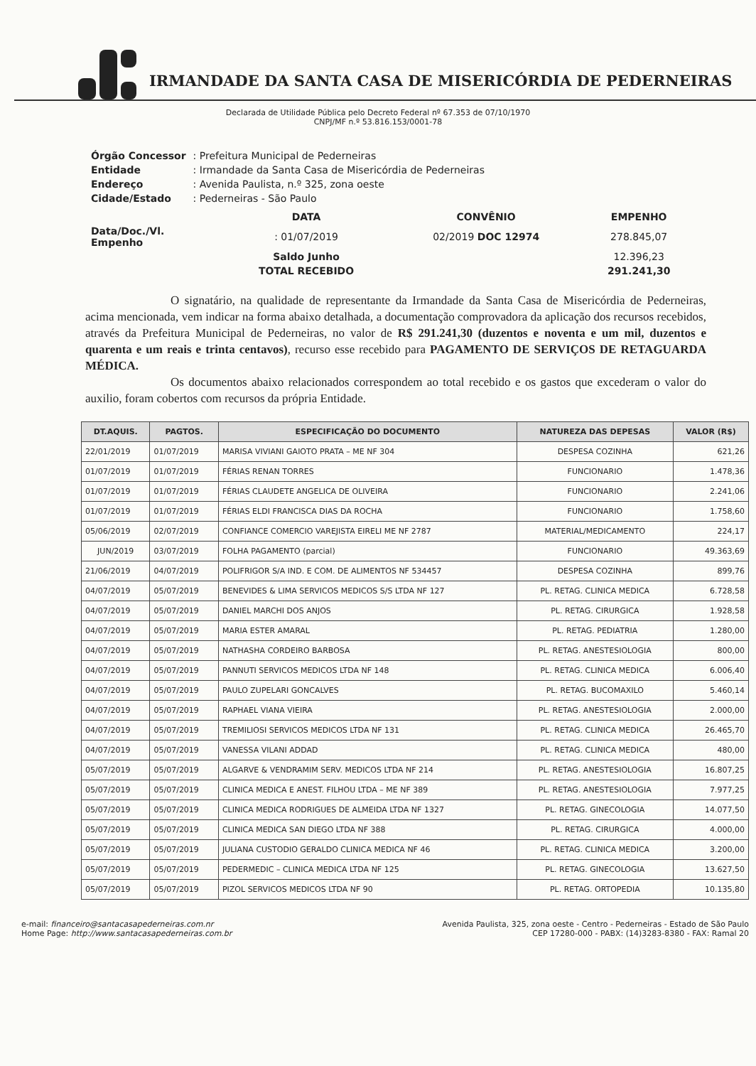IRMANDADE DA SANTA CASA DE MISERICÓRDIA DE PEDERNEIRAS
Declarada de Utilidade Pública pelo Decreto Federal nº 67.353 de 07/10/1970
CNPJ/MF n.º 53.816.153/0001-78
| Órgão Concessor | : Prefeitura Municipal de Pederneiras |
| Entidade | : Irmandade da Santa Casa de Misericórdia de Pederneiras |
| Endereço | : Avenida Paulista, n.º 325, zona oeste |
| Cidade/Estado | : Pederneiras - São Paulo |
| | DATA | CONVÊNIO | EMPENHO |
| Data/Doc./Vl. Empenho | : 01/07/2019 | 02/2019 DOC 12974 | 278.845,07 |
| | Saldo Junho | | 12.396,23 |
| | TOTAL RECEBIDO | | 291.241,30 |
O signatário, na qualidade de representante da Irmandade da Santa Casa de Misericórdia de Pederneiras, acima mencionada, vem indicar na forma abaixo detalhada, a documentação comprovadora da aplicação dos recursos recebidos, através da Prefeitura Municipal de Pederneiras, no valor de R$ 291.241,30 (duzentos e noventa e um mil, duzentos e quarenta e um reais e trinta centavos), recurso esse recebido para PAGAMENTO DE SERVIÇOS DE RETAGUARDA MÉDICA.
Os documentos abaixo relacionados correspondem ao total recebido e os gastos que excederam o valor do auxilio, foram cobertos com recursos da própria Entidade.
| DT.AQUIS. | PAGTOS. | ESPECIFICAÇÃO DO DOCUMENTO | NATUREZA DAS DEPESAS | VALOR (R$) |
| --- | --- | --- | --- | --- |
| 22/01/2019 | 01/07/2019 | MARISA VIVIANI GAIOTO PRATA – ME NF 304 | DESPESA COZINHA | 621,26 |
| 01/07/2019 | 01/07/2019 | FÉRIAS RENAN TORRES | FUNCIONARIO | 1.478,36 |
| 01/07/2019 | 01/07/2019 | FÉRIAS CLAUDETE ANGELICA DE OLIVEIRA | FUNCIONARIO | 2.241,06 |
| 01/07/2019 | 01/07/2019 | FÉRIAS ELDI FRANCISCA DIAS DA ROCHA | FUNCIONARIO | 1.758,60 |
| 05/06/2019 | 02/07/2019 | CONFIANCE COMERCIO VAREJISTA EIRELI ME NF 2787 | MATERIAL/MEDICAMENTO | 224,17 |
| JUN/2019 | 03/07/2019 | FOLHA PAGAMENTO (parcial) | FUNCIONARIO | 49.363,69 |
| 21/06/2019 | 04/07/2019 | POLIFRIGOR S/A IND. E COM. DE ALIMENTOS NF 534457 | DESPESA COZINHA | 899,76 |
| 04/07/2019 | 05/07/2019 | BENEVIDES & LIMA SERVICOS MEDICOS S/S LTDA NF 127 | PL. RETAG. CLINICA MEDICA | 6.728,58 |
| 04/07/2019 | 05/07/2019 | DANIEL MARCHI DOS ANJOS | PL. RETAG. CIRURGICA | 1.928,58 |
| 04/07/2019 | 05/07/2019 | MARIA ESTER AMARAL | PL. RETAG. PEDIATRIA | 1.280,00 |
| 04/07/2019 | 05/07/2019 | NATHASHA CORDEIRO BARBOSA | PL. RETAG. ANESTESIOLOGIA | 800,00 |
| 04/07/2019 | 05/07/2019 | PANNUTI SERVICOS MEDICOS LTDA NF 148 | PL. RETAG. CLINICA MEDICA | 6.006,40 |
| 04/07/2019 | 05/07/2019 | PAULO ZUPELARI GONCALVES | PL. RETAG. BUCOMAXILO | 5.460,14 |
| 04/07/2019 | 05/07/2019 | RAPHAEL VIANA VIEIRA | PL. RETAG. ANESTESIOLOGIA | 2.000,00 |
| 04/07/2019 | 05/07/2019 | TREMILIOSI SERVICOS MEDICOS LTDA NF 131 | PL. RETAG. CLINICA MEDICA | 26.465,70 |
| 04/07/2019 | 05/07/2019 | VANESSA VILANI ADDAD | PL. RETAG. CLINICA MEDICA | 480,00 |
| 05/07/2019 | 05/07/2019 | ALGARVE & VENDRAMIM SERV. MEDICOS LTDA NF 214 | PL. RETAG. ANESTESIOLOGIA | 16.807,25 |
| 05/07/2019 | 05/07/2019 | CLINICA MEDICA E ANEST. FILHOU LTDA – ME NF 389 | PL. RETAG. ANESTESIOLOGIA | 7.977,25 |
| 05/07/2019 | 05/07/2019 | CLINICA MEDICA RODRIGUES DE ALMEIDA LTDA NF 1327 | PL. RETAG. GINECOLOGIA | 14.077,50 |
| 05/07/2019 | 05/07/2019 | CLINICA MEDICA SAN DIEGO LTDA NF 388 | PL. RETAG. CIRURGICA | 4.000,00 |
| 05/07/2019 | 05/07/2019 | JULIANA CUSTODIO GERALDO CLINICA MEDICA NF 46 | PL. RETAG. CLINICA MEDICA | 3.200,00 |
| 05/07/2019 | 05/07/2019 | PEDERMEDIC – CLINICA MEDICA LTDA NF 125 | PL. RETAG. GINECOLOGIA | 13.627,50 |
| 05/07/2019 | 05/07/2019 | PIZOL SERVICOS MEDICOS LTDA NF 90 | PL. RETAG. ORTOPEDIA | 10.135,80 |
e-mail: financeiro@santacasapederneiras.com.nr
Home Page: http://www.santacasapederneiras.com.br
Avenida Paulista, 325, zona oeste - Centro - Pederneiras - Estado de São Paulo
CEP 17280-000 - PABX: (14)3283-8380 - FAX: Ramal 20